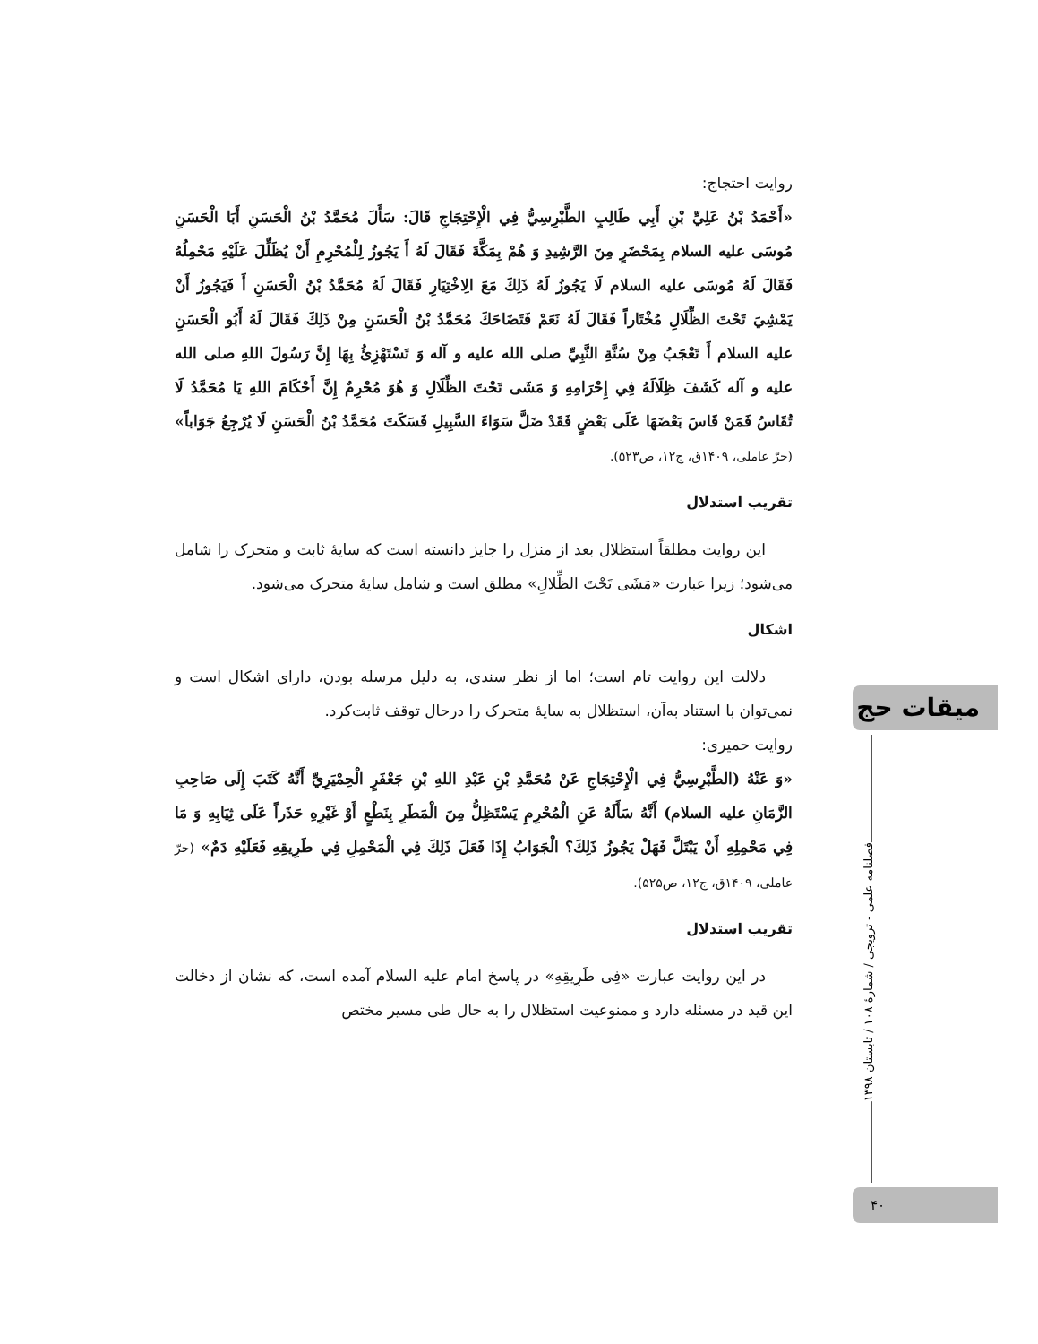روایت احتجاج:
«أَحْمَدُ بْنُ عَلِيِّ بْنِ أَبِي طَالِبٍ الطَّبْرِسِيُّ فِي الْإِحْتِجَاجِ قَالَ: سَأَلَ مُحَمَّدُ بْنُ الْحَسَنِ أَبَا الْحَسَنِ مُوسَى‌ علیه السلام بِمَحْضَرٍ مِنَ الرَّشِيدِ وَ هُمْ بِمَكَّةَ فَقَالَ لَهُ أَ يَجُوزُ لِلْمُحْرِمِ أَنْ يُظَلِّلَ عَلَيْهِ مَحْمِلُهُ فَقَالَ لَهُ مُوسَى‌ علیه السلام لَا يَجُوزُ لَهُ ذَلِكَ مَعَ الِاخْتِيَارِ فَقَالَ لَهُ مُحَمَّدُ بْنُ الْحَسَنِ أَ فَيَجُوزُ أَنْ يَمْشِيَ تَحْتَ الظِّلَالِ مُخْتَاراً فَقَالَ لَهُ نَعَمْ فَتَضَاحَكَ مُحَمَّدُ بْنُ الْحَسَنِ مِنْ ذَلِكَ فَقَالَ لَهُ أَبُو الْحَسَنِ علیه السلام أَ تَعْجَبُ مِنْ سُنَّةِ النَّبِيِّ صلی الله علیه و آله وَ تَسْتَهْزِئُ بِهَا إِنَّ رَسُولَ اللهِ صلی الله علیه و آله كَشَفَ ظِلَالَهُ فِي إِحْرَامِهِ وَ مَشَى تَحْتَ الظِّلَالِ وَ هُوَ مُحْرِمٌ إِنَّ أَحْكَامَ اللهِ يَا مُحَمَّدُ لَا تُقَاسُ فَمَنْ قَاسَ بَعْضَهَا عَلَى بَعْضٍ فَقَدْ ضَلَّ سَوَاءَ السَّبِيلِ فَسَكَتَ مُحَمَّدُ بْنُ الْحَسَنِ لَا يُرْجِعُ جَوَاباً» (حرّ عاملی، ۱۴۰۹ق، ج۱۲، ص۵۲۳).
تقریب استدلال
این روایت مطلقاً استظلال بعد از منزل را جایز دانسته است که سایهٔ ثابت و متحرک را شامل می‌شود؛ زیرا عبارت «مَشَی تَحْتَ الظِّلالِ» مطلق است و شامل سایهٔ متحرک می‌شود.
اشکال
دلالت این روایت تام است؛ اما از نظر سندی، به دلیل مرسله بودن، دارای اشکال است و نمی‌توان با استناد به‌آن، استظلال به سایهٔ متحرک را درحال توقف ثابت‌کرد.
روایت حمیری:
«وَ عَنْهُ (الطَّبْرِسِيُّ فِي الْإِحْتِجَاجِ عَنْ مُحَمَّدِ بْنِ عَبْدِ اللهِ بْنِ جَعْفَرٍ الْحِمْيَرِيِّ أَنَّهُ كَتَبَ إِلَى صَاحِبِ الزَّمَانِ علیه السلام) أَنَّهُ سَأَلَهُ عَنِ الْمُحْرِمِ يَسْتَظِلُّ مِنَ الْمَطَرِ بِنَطْعٍ أَوْ غَيْرِهِ حَذَراً عَلَى ثِيَابِهِ وَ مَا فِي مَحْمِلِهِ أَنْ يَبْتَلَّ فَهَلْ يَجُوزُ ذَلِكَ؟ الْجَوَابُ إِذَا فَعَلَ ذَلِكَ فِي الْمَحْمِلِ فِي طَرِيقِهِ فَعَلَيْهِ دَمٌ» (حرّ عاملی، ۱۴۰۹ق، ج۱۲، ص۵۲۵).
تقریب استدلال
در این روایت عبارت «فِی طَرِیقِهِ» در پاسخ امام علیه السلام آمده است، که نشان از دخالت این قید در مسئله دارد و ممنوعیت استظلال را به حال طی مسیر مختص
میقات حج
فصلنامه علمی - ترویجی / شمارهٔ ۱۰۸ / تابستان ۱۳۹۸
۴۰